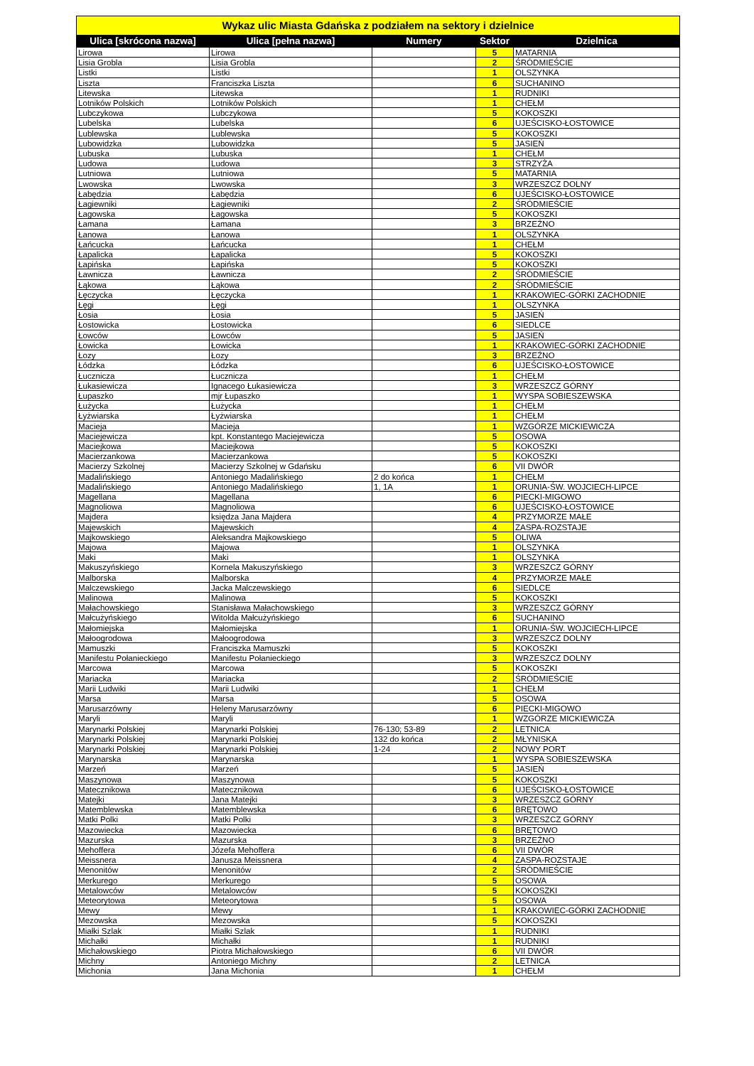| Wykaz ulic Miasta Gdańska z podziałem na sektory i dzielnice | | | | |
| Ulica [skrócona nazwa] | Ulica [pełna nazwa] | Numery | Sektor | Dzielnica |
| Lirowa | Lirowa | | 5 | MATARNIA |
| Lisia Grobla | Lisia Grobla | | 2 | ŚRÓDMIEŚCIE |
| Listki | Listki | | 1 | OLSZYNKA |
| Liszta | Franciszka Liszta | | 6 | SUCHANINO |
| Litewska | Litewska | | 1 | RUDNIKI |
| Lotników Polskich | Lotników Polskich | | 1 | CHEŁM |
| Lubczykowa | Lubczykowa | | 5 | KOKOSZKI |
| Lubelska | Lubelska | | 6 | UJEŚCISKO-ŁOSTOWICE |
| Lublewska | Lublewska | | 5 | KOKOSZKI |
| Lubowidzka | Lubowidzka | | 5 | JASIEŃ |
| Lubuska | Lubuska | | 1 | CHEŁM |
| Ludowa | Ludowa | | 3 | STRZYŻA |
| Lutniowa | Lutniowa | | 5 | MATARNIA |
| Lwowska | Lwowska | | 3 | WRZESZCZ DOLNY |
| Łabędzia | Łabędzia | | 6 | UJEŚCISKO-ŁOSTOWICE |
| Łagiewniki | Łagiewniki | | 2 | ŚRÓDMIEŚCIE |
| Łagowska | Łagowska | | 5 | KOKOSZKI |
| Łamana | Łamana | | 3 | BRZEŹNO |
| Łanowa | Łanowa | | 1 | OLSZYNKA |
| Łańcucka | Łańcucka | | 1 | CHEŁM |
| Łapalicka | Łapalicka | | 5 | KOKOSZKI |
| Łapińska | Łapińska | | 5 | KOKOSZKI |
| Ławnicza | Ławnicza | | 2 | ŚRÓDMIEŚCIE |
| Łąkowa | Łąkowa | | 2 | ŚRÓDMIEŚCIE |
| Łęczycka | Łęczycka | | 1 | KRAKOWIEC-GÓRKI ZACHODNIE |
| Łęgi | Łęgi | | 1 | OLSZYNKA |
| Łosia | Łosia | | 5 | JASIEŃ |
| Łostowicka | Łostowicka | | 6 | SIEDLCE |
| Łowców | Łowców | | 5 | JASIEŃ |
| Łowicka | Łowicka | | 1 | KRAKOWIEC-GÓRKI ZACHODNIE |
| Łozy | Łozy | | 3 | BRZEŹNO |
| Łódzka | Łódzka | | 6 | UJEŚCISKO-ŁOSTOWICE |
| Łucznicza | Łucznicza | | 1 | CHEŁM |
| Łukasiewicza | Ignacego Łukasiewicza | | 3 | WRZESZCZ GÓRNY |
| Łupaszko | mjr Łupaszko | | 1 | WYSPA SOBIESZEWSKA |
| Łużycka | Łużycka | | 1 | CHEŁM |
| Łyżwiarska | Łyżwiarska | | 1 | CHEŁM |
| Macieja | Macieja | | 1 | WZGÓRZE MICKIEWICZA |
| Maciejewicza | kpt. Konstantego Maciejewicza | | 5 | OSOWA |
| Maciejkowa | Maciejkowa | | 5 | KOKOSZKI |
| Macierzankowa | Macierzankowa | | 5 | KOKOSZKI |
| Macierzy Szkolnej | Macierzy Szkolnej w Gdańsku | | 6 | VII DWÓR |
| Madalińskiego | Antoniego Madalińskiego | 2 do końca | 1 | CHEŁM |
| Madalińskiego | Antoniego Madalińskiego | 1, 1A | 1 | ORUNIA-ŚW. WOJCIECH-LIPCE |
| Magellana | Magellana | | 6 | PIECKI-MIGOWO |
| Magnoliowa | Magnoliowa | | 6 | UJEŚCISKO-ŁOSTOWICE |
| Majdera | księdza Jana Majdera | | 4 | PRZYMORZE MAŁE |
| Majewskich | Majewskich | | 4 | ZASPA-ROZSTAJE |
| Majkowskiego | Aleksandra Majkowskiego | | 5 | OLIWA |
| Majowa | Majowa | | 1 | OLSZYNKA |
| Maki | Maki | | 1 | OLSZYNKA |
| Makuszyńskiego | Kornela Makuszyńskiego | | 3 | WRZESZCZ GÓRNY |
| Malborska | Malborska | | 4 | PRZYMORZE MAŁE |
| Malczewskiego | Jacka Malczewskiego | | 6 | SIEDLCE |
| Malinowa | Malinowa | | 5 | KOKOSZKI |
| Małachowskiego | Stanisława Małachowskiego | | 3 | WRZESZCZ GÓRNY |
| Małcużyńskiego | Witolda Małcużyńskiego | | 6 | SUCHANINO |
| Małomiejska | Małomiejska | | 1 | ORUNIA-ŚW. WOJCIECH-LIPCE |
| Małoogrodowa | Małoogrodowa | | 3 | WRZESZCZ DOLNY |
| Mamuszki | Franciszka Mamuszki | | 5 | KOKOSZKI |
| Manifestu Połanieckiego | Manifestu Połanieckiego | | 3 | WRZESZCZ DOLNY |
| Marcowa | Marcowa | | 5 | KOKOSZKI |
| Mariacka | Mariacka | | 2 | ŚRÓDMIEŚCIE |
| Marii Ludwiki | Marii Ludwiki | | 1 | CHEŁM |
| Marsa | Marsa | | 5 | OSOWA |
| Marusarzówny | Heleny Marusarzówny | | 6 | PIECKI-MIGOWO |
| Maryli | Maryli | | 1 | WZGÓRZE MICKIEWICZA |
| Marynarki Polskiej | Marynarki Polskiej | 76-130; 53-89 | 2 | LETNICA |
| Marynarki Polskiej | Marynarki Polskiej | 132 do końca | 2 | MŁYNISKA |
| Marynarki Polskiej | Marynarki Polskiej | 1-24 | 2 | NOWY PORT |
| Marynarska | Marynarska | | 1 | WYSPA SOBIESZEWSKA |
| Marzeń | Marzeń | | 5 | JASIEŃ |
| Maszynowa | Maszynowa | | 5 | KOKOSZKI |
| Matecznikowa | Matecznikowa | | 6 | UJEŚCISKO-ŁOSTOWICE |
| Matejki | Jana Matejki | | 3 | WRZESZCZ GÓRNY |
| Matemblewska | Matemblewska | | 6 | BRĘTOWO |
| Matki Polki | Matki Polki | | 3 | WRZESZCZ GÓRNY |
| Mazowiecka | Mazowiecka | | 6 | BRĘTOWO |
| Mazurska | Mazurska | | 3 | BRZEŹNO |
| Mehoffera | Józefa Mehoffera | | 6 | VII DWÓR |
| Meissnera | Janusza Meissnera | | 4 | ZASPA-ROZSTAJE |
| Menonitów | Menonitów | | 2 | ŚRÓDMIEŚCIE |
| Merkurego | Merkurego | | 5 | OSOWA |
| Metalowców | Metalowców | | 5 | KOKOSZKI |
| Meteorytowa | Meteorytowa | | 5 | OSOWA |
| Mewy | Mewy | | 1 | KRAKOWIEC-GÓRKI ZACHODNIE |
| Mezowska | Mezowska | | 5 | KOKOSZKI |
| Miałki Szlak | Miałki Szlak | | 1 | RUDNIKI |
| Michałki | Michałki | | 1 | RUDNIKI |
| Michałowskiego | Piotra Michałowskiego | | 6 | VII DWÓR |
| Michny | Antoniego Michny | | 2 | LETNICA |
| Michonia | Jana Michonia | | 1 | CHEŁM |